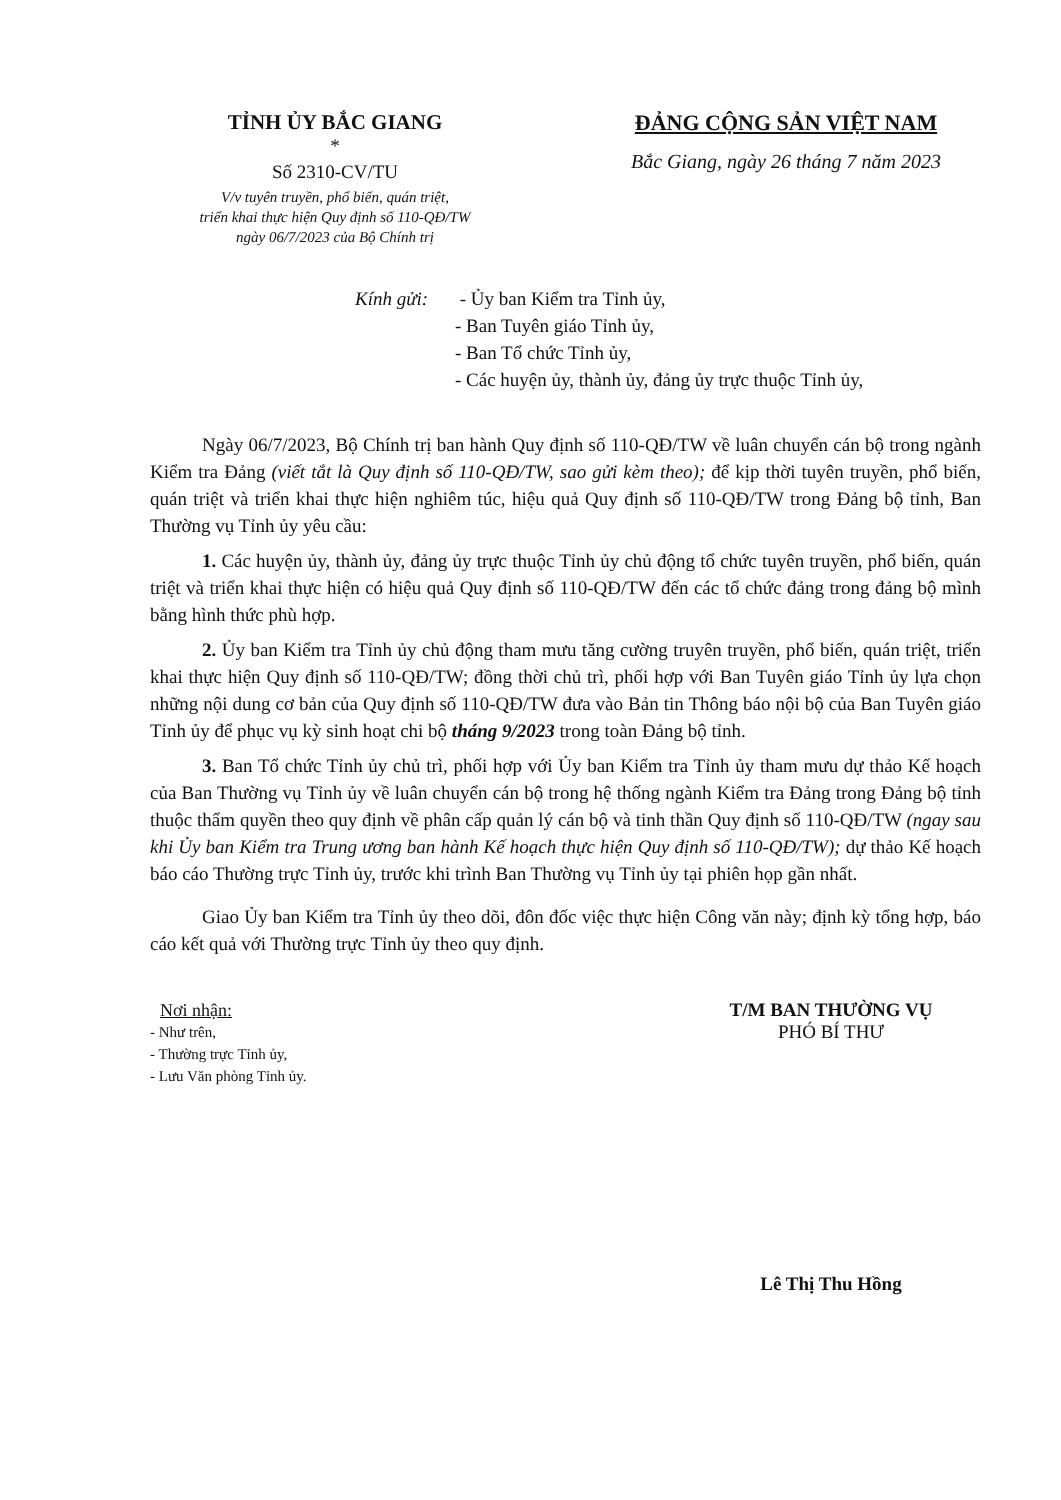TỈNH ỦY BẮC GIANG
*
Số 2310-CV/TU
V/v tuyên truyền, phổ biến, quán triệt,
triển khai thực hiện Quy định số 110-QĐ/TW
ngày 06/7/2023 của Bộ Chính trị
ĐẢNG CỘNG SẢN VIỆT NAM
Bắc Giang, ngày 26 tháng 7 năm 2023
Kính gửi: - Ủy ban Kiểm tra Tỉnh ủy,
- Ban Tuyên giáo Tỉnh ủy,
- Ban Tổ chức Tỉnh ủy,
- Các huyện ủy, thành ủy, đảng ủy trực thuộc Tỉnh ủy,
Ngày 06/7/2023, Bộ Chính trị ban hành Quy định số 110-QĐ/TW về luân chuyển cán bộ trong ngành Kiểm tra Đảng (viết tắt là Quy định số 110-QĐ/TW, sao gửi kèm theo); để kịp thời tuyên truyền, phổ biến, quán triệt và triển khai thực hiện nghiêm túc, hiệu quả Quy định số 110-QĐ/TW trong Đảng bộ tỉnh, Ban Thường vụ Tỉnh ủy yêu cầu:
1. Các huyện ủy, thành ủy, đảng ủy trực thuộc Tỉnh ủy chủ động tổ chức tuyên truyền, phổ biến, quán triệt và triển khai thực hiện có hiệu quả Quy định số 110-QĐ/TW đến các tổ chức đảng trong đảng bộ mình bằng hình thức phù hợp.
2. Ủy ban Kiểm tra Tỉnh ủy chủ động tham mưu tăng cường truyên truyền, phổ biến, quán triệt, triển khai thực hiện Quy định số 110-QĐ/TW; đồng thời chủ trì, phối hợp với Ban Tuyên giáo Tỉnh ủy lựa chọn những nội dung cơ bản của Quy định số 110-QĐ/TW đưa vào Bản tin Thông báo nội bộ của Ban Tuyên giáo Tỉnh ủy để phục vụ kỳ sinh hoạt chi bộ tháng 9/2023 trong toàn Đảng bộ tỉnh.
3. Ban Tổ chức Tỉnh ủy chủ trì, phối hợp với Ủy ban Kiểm tra Tỉnh ủy tham mưu dự thảo Kế hoạch của Ban Thường vụ Tỉnh ủy về luân chuyển cán bộ trong hệ thống ngành Kiểm tra Đảng trong Đảng bộ tỉnh thuộc thẩm quyền theo quy định về phân cấp quản lý cán bộ và tinh thần Quy định số 110-QĐ/TW (ngay sau khi Ủy ban Kiểm tra Trung ương ban hành Kế hoạch thực hiện Quy định số 110-QĐ/TW); dự thảo Kế hoạch báo cáo Thường trực Tỉnh ủy, trước khi trình Ban Thường vụ Tỉnh ủy tại phiên họp gần nhất.
Giao Ủy ban Kiểm tra Tỉnh ủy theo dõi, đôn đốc việc thực hiện Công văn này; định kỳ tổng hợp, báo cáo kết quả với Thường trực Tỉnh ủy theo quy định.
Nơi nhận:
- Như trên,
- Thường trực Tỉnh ủy,
- Lưu Văn phòng Tỉnh ủy.
T/M BAN THƯỜNG VỤ
PHÓ BÍ THƯ
Lê Thị Thu Hồng